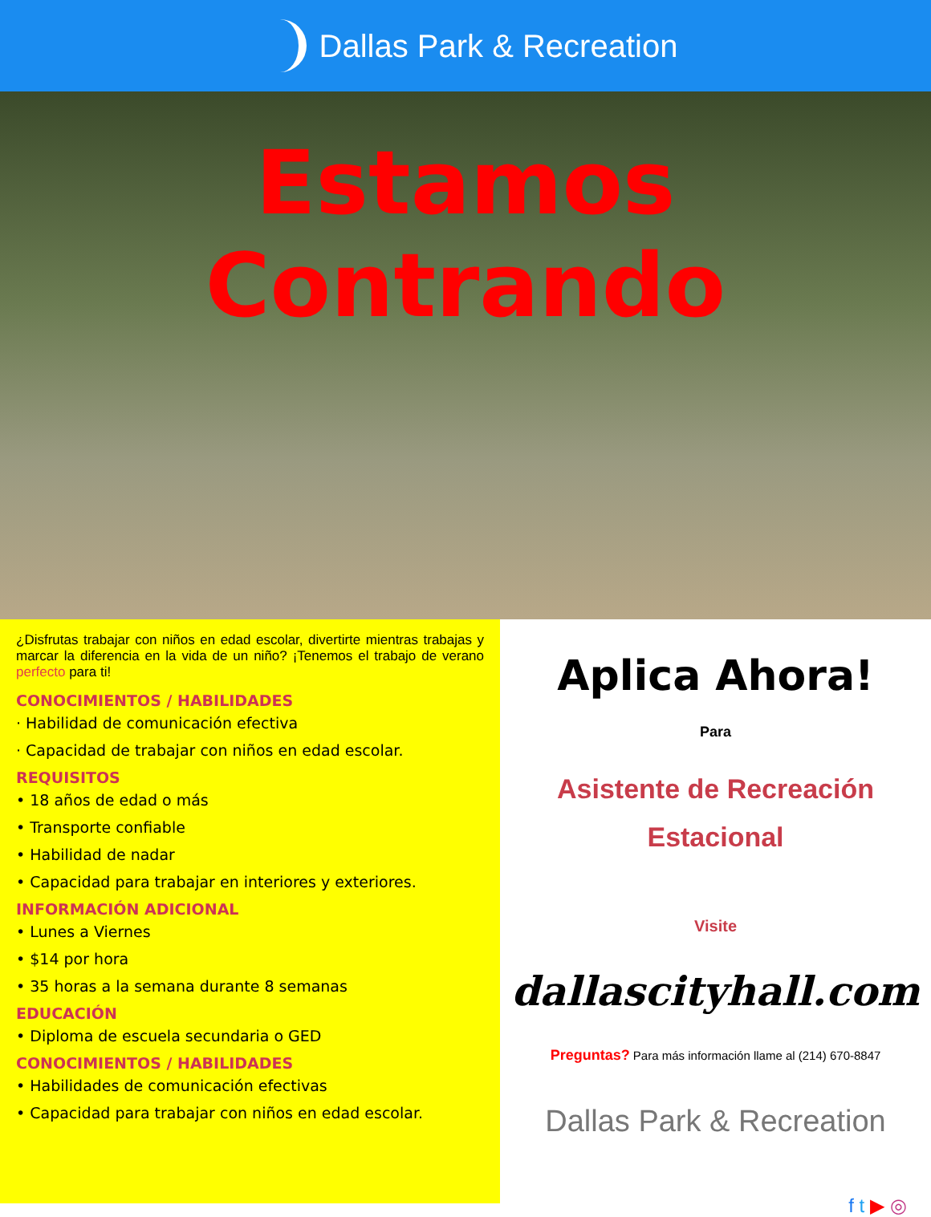Dallas Park & Recreation
Estamos Contrando
¿Disfrutas trabajar con niños en edad escolar, divertirte mientras trabajas y marcar la diferencia en la vida de un niño? ¡Tenemos el trabajo de verano perfecto para ti!
CONOCIMIENTOS / HABILIDADES
· Habilidad de comunicación efectiva
· Capacidad de trabajar con niños en edad escolar.
REQUISITOS
• 18 años de edad o más
• Transporte confiable
• Habilidad de nadar
• Capacidad para trabajar en interiores y exteriores.
INFORMACIÓN ADICIONAL
• Lunes a Viernes
• $14 por hora
• 35 horas a la semana durante 8 semanas
EDUCACIÓN
• Diploma de escuela secundaria o GED
CONOCIMIENTOS / HABILIDADES
• Habilidades de comunicación efectivas
• Capacidad para trabajar con niños en edad escolar.
Aplica Ahora!
Para
Asistente de Recreación
Estacional
Visite
dallascityhall.com
Preguntas? Para más información llame al (214) 670-8847
Dallas Park & Recreation
f t ▶ ◎